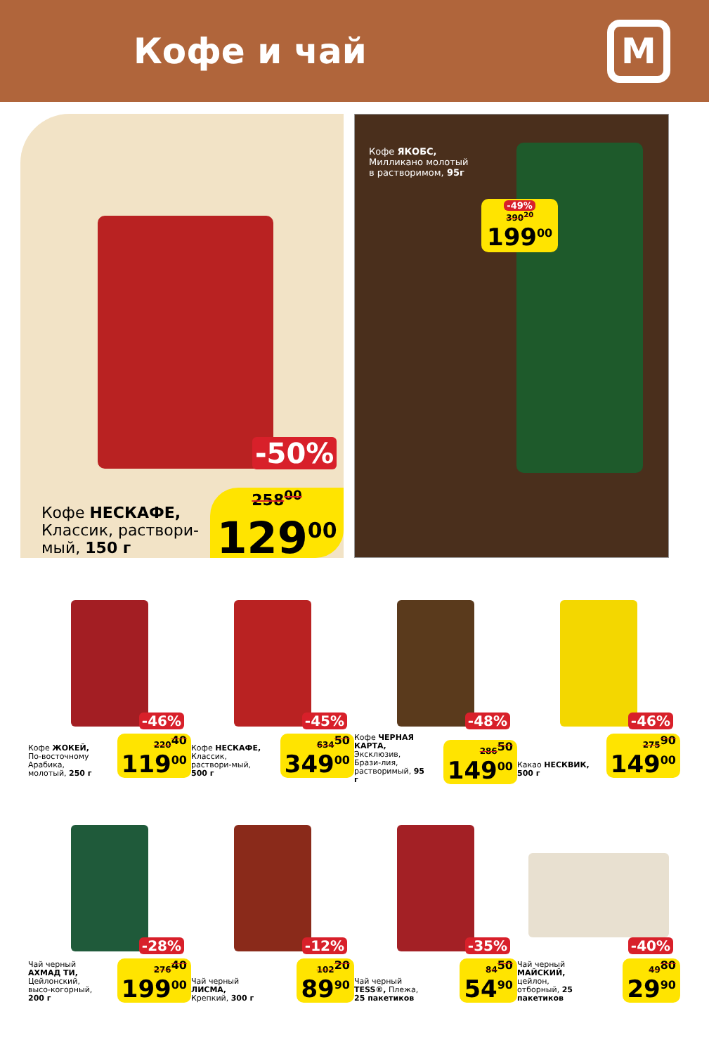Кофе и чай
М
-50%
Кофе НЕСКАФЕ, Классик, раствори-мый, 150 г
258<sup>00</sup>
129<sup>00</sup>
Кофе ЯКОБС,
Милликано молотый
в растворимом, 95г
-49%
390<sup>20</sup>
199<sup>00</sup>
-46%
Кофе ЖОКЕЙ, По-восточному Арабика, молотый, 250 г
220<sup>40</sup>
119<sup>00</sup>
-45%
Кофе НЕСКАФЕ, Классик, раствори-мый, 500 г
634<sup>50</sup>
349<sup>00</sup>
-48%
Кофе ЧЕРНАЯ КАРТА, Эксклюзив, Брази-лия, растворимый, 95 г
286<sup>50</sup>
149<sup>00</sup>
-46%
Какао НЕСКВИК, 500 г
275<sup>90</sup>
149<sup>00</sup>
-28%
Чай черный АХМАД ТИ, Цейлонский, высо-когорный, 200 г
276<sup>40</sup>
199<sup>00</sup>
-12%
Чай черный ЛИСМА, Крепкий, 300 г
102<sup>20</sup>
89<sup>90</sup>
-35%
Чай черный TESS®, Плежа, 25 пакетиков
84<sup>50</sup>
54<sup>90</sup>
-40%
Чай черный МАЙСКИЙ, цейлон, отборный, 25 пакетиков
49<sup>80</sup>
29<sup>90</sup>